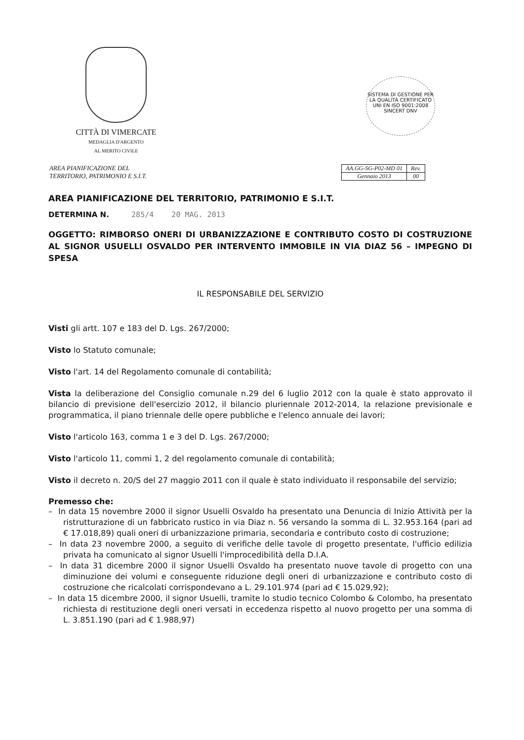CITTÀ DI VIMERCATE
MEDAGLIA D'ARGENTO
AL MERITO CIVILE
SISTEMA DI GESTIONE PER LA QUALITÀ CERTIFICATO
UNI EN ISO 9001:2008
SINCERT DNV
AREA PIANIFICAZIONE DEL
TERRITORIO, PATRIMONIO E S.I.T.
| AA.GG-SG-P02-MD 01 | Rev. |
| Gennaio 2013 | 00 |
AREA PIANIFICAZIONE DEL TERRITORIO, PATRIMONIO E S.I.T.
DETERMINA N. 285/4 20 MAG. 2013
OGGETTO: RIMBORSO ONERI DI URBANIZZAZIONE E CONTRIBUTO COSTO DI COSTRUZIONE AL SIGNOR USUELLI OSVALDO PER INTERVENTO IMMOBILE IN VIA DIAZ 56 – IMPEGNO DI SPESA
IL RESPONSABILE DEL SERVIZIO
Visti gli artt. 107 e 183 del D. Lgs. 267/2000;
Visto lo Statuto comunale;
Visto l'art. 14 del Regolamento comunale di contabilità;
Vista la deliberazione del Consiglio comunale n.29 del 6 luglio 2012 con la quale è stato approvato il bilancio di previsione dell'esercizio 2012, il bilancio pluriennale 2012-2014, la relazione previsionale e programmatica, il piano triennale delle opere pubbliche e l'elenco annuale dei lavori;
Visto l'articolo 163, comma 1 e 3 del D. Lgs. 267/2000;
Visto l'articolo 11, commi 1, 2 del regolamento comunale di contabilità;
Visto il decreto n. 20/S del 27 maggio 2011 con il quale è stato individuato il responsabile del servizio;
Premesso che:
– In data 15 novembre 2000 il signor Usuelli Osvaldo ha presentato una Denuncia di Inizio Attività per la ristrutturazione di un fabbricato rustico in via Diaz n. 56 versando la somma di L. 32.953.164 (pari ad € 17.018,89) quali oneri di urbanizzazione primaria, secondaria e contributo costo di costruzione;
– In data 23 novembre 2000, a seguito di verifiche delle tavole di progetto presentate, l'ufficio edilizia privata ha comunicato al signor Usuelli l'improcedibilità della D.I.A.
– In data 31 dicembre 2000 il signor Usuelli Osvaldo ha presentato nuove tavole di progetto con una diminuzione dei volumi e conseguente riduzione degli oneri di urbanizzazione e contributo costo di costruzione che ricalcolati corrispondevano a L. 29.101.974 (pari ad € 15.029,92);
– In data 15 dicembre 2000, il signor Usuelli, tramite lo studio tecnico Colombo & Colombo, ha presentato richiesta di restituzione degli oneri versati in eccedenza rispetto al nuovo progetto per una somma di L. 3.851.190 (pari ad € 1.988,97)